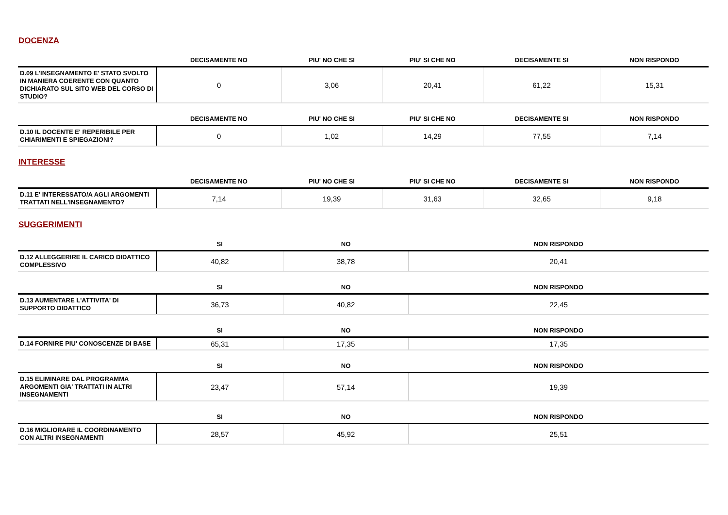DOCENZA
| | DECISAMENTE NO | PIU' NO CHE SI | PIU' SI CHE NO | DECISAMENTE SI | NON RISPONDO |
| --- | --- | --- | --- | --- | --- |
| D.09 L'INSEGNAMENTO E' STATO SVOLTO IN MANIERA COERENTE CON QUANTO DICHIARATO SUL SITO WEB DEL CORSO DI STUDIO? | 0 | 3,06 | 20,41 | 61,22 | 15,31 |
| | DECISAMENTE NO | PIU' NO CHE SI | PIU' SI CHE NO | DECISAMENTE SI | NON RISPONDO |
| --- | --- | --- | --- | --- | --- |
| D.10 IL DOCENTE E' REPERIBILE PER CHIARIMENTI E SPIEGAZIONI? | 0 | 1,02 | 14,29 | 77,55 | 7,14 |
INTERESSE
| | DECISAMENTE NO | PIU' NO CHE SI | PIU' SI CHE NO | DECISAMENTE SI | NON RISPONDO |
| --- | --- | --- | --- | --- | --- |
| D.11 E' INTERESSATO/A AGLI ARGOMENTI TRATTATI NELL'INSEGNAMENTO? | 7,14 | 19,39 | 31,63 | 32,65 | 9,18 |
SUGGERIMENTI
| | SI | NO | NON RISPONDO |
| --- | --- | --- | --- |
| D.12 ALLEGGERIRE IL CARICO DIDATTICO COMPLESSIVO | 40,82 | 38,78 | 20,41 |
| | SI | NO | NON RISPONDO |
| --- | --- | --- | --- |
| D.13 AUMENTARE L'ATTIVITA' DI SUPPORTO DIDATTICO | 36,73 | 40,82 | 22,45 |
| | SI | NO | NON RISPONDO |
| --- | --- | --- | --- |
| D.14 FORNIRE PIU' CONOSCENZE DI BASE | 65,31 | 17,35 | 17,35 |
| | SI | NO | NON RISPONDO |
| --- | --- | --- | --- |
| D.15 ELIMINARE DAL PROGRAMMA ARGOMENTI GIA' TRATTATI IN ALTRI INSEGNAMENTI | 23,47 | 57,14 | 19,39 |
| | SI | NO | NON RISPONDO |
| --- | --- | --- | --- |
| D.16 MIGLIORARE IL COORDINAMENTO CON ALTRI INSEGNAMENTI | 28,57 | 45,92 | 25,51 |